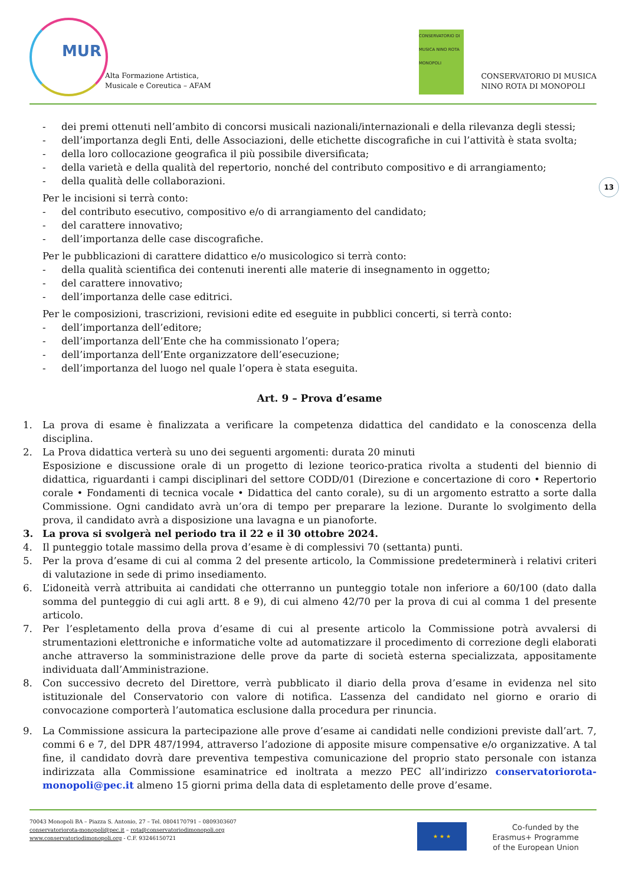MUR
Alta Formazione Artistica,
Musicale e Coreutica – AFAM
CONSERVATORIO DI MUSICA NINO ROTA MONOPOLI
CONSERVATORIO DI MUSICA
NINO ROTA DI MONOPOLI
13
- dei premi ottenuti nell’ambito di concorsi musicali nazionali/internazionali e della rilevanza degli stessi;
- dell’importanza degli Enti, delle Associazioni, delle etichette discografiche in cui l’attività è stata svolta;
- della loro collocazione geografica il più possibile diversificata;
- della varietà e della qualità del repertorio, nonché del contributo compositivo e di arrangiamento;
- della qualità delle collaborazioni.
Per le incisioni si terrà conto:
- del contributo esecutivo, compositivo e/o di arrangiamento del candidato;
- del carattere innovativo;
- dell’importanza delle case discografiche.
Per le pubblicazioni di carattere didattico e/o musicologico si terrà conto:
- della qualità scientifica dei contenuti inerenti alle materie di insegnamento in oggetto;
- del carattere innovativo;
- dell’importanza delle case editrici.
Per le composizioni, trascrizioni, revisioni edite ed eseguite in pubblici concerti, si terrà conto:
- dell’importanza dell’editore;
- dell’importanza dell’Ente che ha commissionato l’opera;
- dell’importanza dell’Ente organizzatore dell’esecuzione;
- dell’importanza del luogo nel quale l’opera è stata eseguita.
Art. 9 – Prova d’esame
1. La prova di esame è finalizzata a verificare la competenza didattica del candidato e la conoscenza della disciplina.
2. La Prova didattica verterà su uno dei seguenti argomenti: durata 20 minuti
Esposizione e discussione orale di un progetto di lezione teorico-pratica rivolta a studenti del biennio di didattica, riguardanti i campi disciplinari del settore CODD/01 (Direzione e concertazione di coro • Repertorio corale • Fondamenti di tecnica vocale • Didattica del canto corale), su di un argomento estratto a sorte dalla Commissione. Ogni candidato avrà un’ora di tempo per preparare la lezione. Durante lo svolgimento della prova, il candidato avrà a disposizione una lavagna e un pianoforte.
3. La prova si svolgerà nel periodo tra il 22 e il 30 ottobre 2024.
4. Il punteggio totale massimo della prova d’esame è di complessivi 70 (settanta) punti.
5. Per la prova d’esame di cui al comma 2 del presente articolo, la Commissione predeterminerà i relativi criteri di valutazione in sede di primo insediamento.
6. L’idoneità verrà attribuita ai candidati che otterranno un punteggio totale non inferiore a 60/100 (dato dalla somma del punteggio di cui agli artt. 8 e 9), di cui almeno 42/70 per la prova di cui al comma 1 del presente articolo.
7. Per l’espletamento della prova d’esame di cui al presente articolo la Commissione potrà avvalersi di strumentazioni elettroniche e informatiche volte ad automatizzare il procedimento di correzione degli elaborati anche attraverso la somministrazione delle prove da parte di società esterna specializzata, appositamente individuata dall’Amministrazione.
8. Con successivo decreto del Direttore, verrà pubblicato il diario della prova d’esame in evidenza nel sito istituzionale del Conservatorio con valore di notifica. L’assenza del candidato nel giorno e orario di convocazione comporterà l’automatica esclusione dalla procedura per rinuncia.
9. La Commissione assicura la partecipazione alle prove d’esame ai candidati nelle condizioni previste dall’art. 7, commi 6 e 7, del DPR 487/1994, attraverso l’adozione di apposite misure compensative e/o organizzative. A tal fine, il candidato dovrà dare preventiva tempestiva comunicazione del proprio stato personale con istanza indirizzata alla Commissione esaminatrice ed inoltrata a mezzo PEC all’indirizzo conservatoriorota-monopoli@pec.it almeno 15 giorni prima della data di espletamento delle prove d’esame.
70043 Monopoli BA – Piazza S. Antonio, 27 – Tel. 0804170791 – 0809303607
conservatoriorota-monopoli@pec.it – rota@conservatoriodimonopoli.org
www.conservatoriodimonopoli.org - C.F. 93246150721
★ ★ ★
Co-funded by the
Erasmus+ Programme
of the European Union